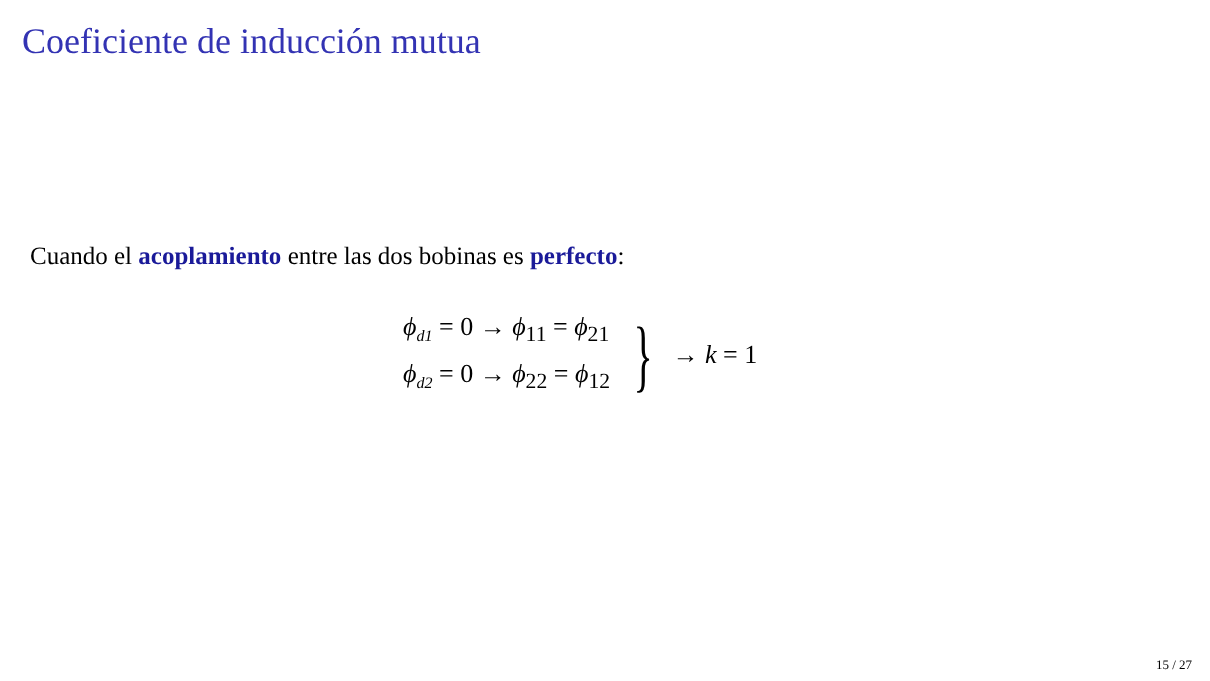Coeficiente de inducción mutua
Cuando el acoplamiento entre las dos bobinas es perfecto:
ϕ<sub>d1</sub> = 0 → ϕ<sub>11</sub> = ϕ<sub>21</sub>
ϕ<sub>d2</sub> = 0 → ϕ<sub>22</sub> = ϕ<sub>12</sub>
} → k = 1
15 / 27